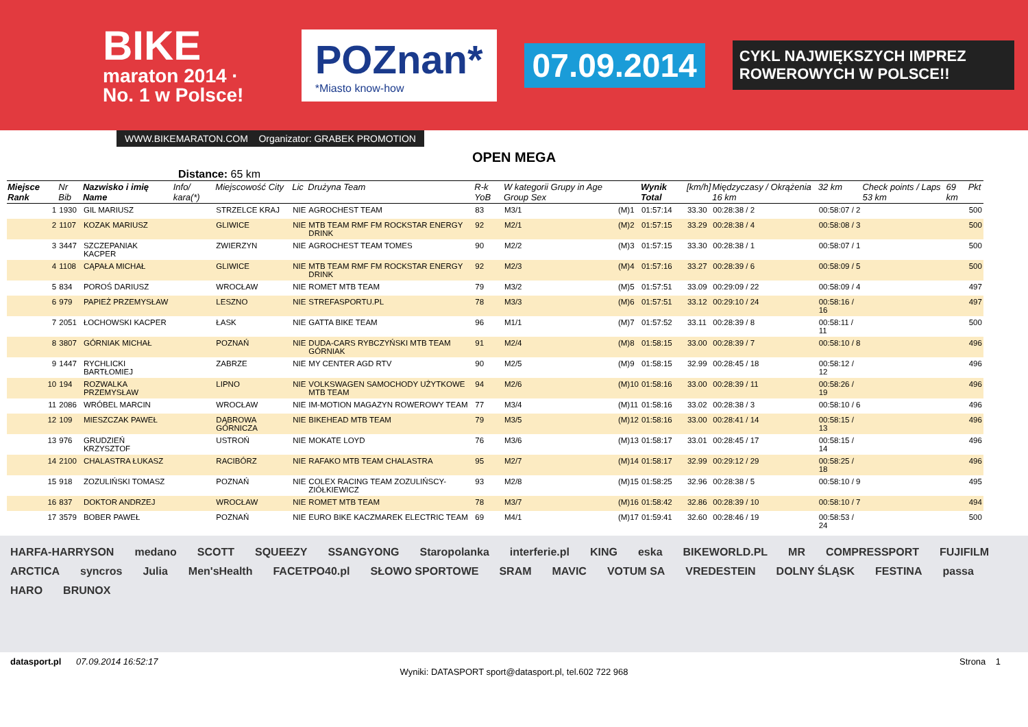BIKE
maraton 2014 · No. 1 w Polsce!
POZnan*
*Miasto know-how
07.09.2014
CYKL NAJWIĘKSZYCH IMPREZ ROWEROWYCH W POLSCE!!
WWW.BIKEMARATON.COM Organizator: GRABEK PROMOTION
OPEN MEGA
Distance: 65 km
| Miejsce Rank | Nr Bib | Nazwisko i imię Name | Info/ kara(*) | Miejscowość City | Lic | Drużyna Team | R-k YoB | W kategorii Grupy in Age Group Sex | | Wynik Total | [km/h] | Międzyczasy / Okrążenia 16 km | 32 km | Check points / Laps 53 km | 69 km | Pkt |
| --- | --- | --- | --- | --- | --- | --- | --- | --- | --- | --- | --- | --- | --- | --- | --- | --- |
| 1 | 1930 | GIL MARIUSZ | | STRZELCE KRAJ | NIE | AGROCHEST TEAM | 83 | M3/1 | (M)1 | 01:57:14 | 33.30 | 00:28:38 / 2 | 00:58:07 / 2 | | | 500 |
| 2 | 1107 | KOZAK MARIUSZ | | GLIWICE | NIE | MTB TEAM RMF FM ROCKSTAR ENERGY DRINK | 92 | M2/1 | (M)2 | 01:57:15 | 33.29 | 00:28:38 / 4 | 00:58:08 / 3 | | | 500 |
| 3 | 3447 | SZCZEPANIAK KACPER | | ZWIERZYN | NIE | AGROCHEST TEAM TOMES | 90 | M2/2 | (M)3 | 01:57:15 | 33.30 | 00:28:38 / 1 | 00:58:07 / 1 | | | 500 |
| 4 | 1108 | CĄPAŁA MICHAŁ | | GLIWICE | NIE | MTB TEAM RMF FM ROCKSTAR ENERGY DRINK | 92 | M2/3 | (M)4 | 01:57:16 | 33.27 | 00:28:39 / 6 | 00:58:09 / 5 | | | 500 |
| 5 | 834 | POROŚ DARIUSZ | | WROCŁAW | NIE | ROMET MTB TEAM | 79 | M3/2 | (M)5 | 01:57:51 | 33.09 | 00:29:09 / 22 | 00:58:09 / 4 | | | 497 |
| 6 | 979 | PAPIEŻ PRZEMYSŁAW | | LESZNO | NIE | STREFASPORTU.PL | 78 | M3/3 | (M)6 | 01:57:51 | 33.12 | 00:29:10 / 24 | 00:58:16 / 16 | | | 497 |
| 7 | 2051 | ŁOCHOWSKI KACPER | | ŁASK | NIE | GATTA BIKE TEAM | 96 | M1/1 | (M)7 | 01:57:52 | 33.11 | 00:28:39 / 8 | 00:58:11 / 11 | | | 500 |
| 8 | 3807 | GÓRNIAK MICHAŁ | | POZNAŃ | NIE | DUDA-CARS RYBCZYŃSKI MTB TEAM GÓRNIAK | 91 | M2/4 | (M)8 | 01:58:15 | 33.00 | 00:28:39 / 7 | 00:58:10 / 8 | | | 496 |
| 9 | 1447 | RYCHLICKI BARTŁOMIEJ | | ZABRZE | NIE | MY CENTER AGD RTV | 90 | M2/5 | (M)9 | 01:58:15 | 32.99 | 00:28:45 / 18 | 00:58:12 / 12 | | | 496 |
| 10 | 194 | ROZWALKA PRZEMYSŁAW | | LIPNO | NIE | VOLKSWAGEN SAMOCHODY UŻYTKOWE MTB TEAM | 94 | M2/6 | (M)10 | 01:58:16 | 33.00 | 00:28:39 / 11 | 00:58:26 / 19 | | | 496 |
| 11 | 2086 | WRÓBEL MARCIN | | WROCŁAW | NIE | IM-MOTION MAGAZYN ROWEROWY TEAM | 77 | M3/4 | (M)11 | 01:58:16 | 33.02 | 00:28:38 / 3 | 00:58:10 / 6 | | | 496 |
| 12 | 109 | MIESZCZAK PAWEŁ | | DĄBROWA GÓRNICZA | NIE | BIKEHEAD MTB TEAM | 79 | M3/5 | (M)12 | 01:58:16 | 33.00 | 00:28:41 / 14 | 00:58:15 / 13 | | | 496 |
| 13 | 976 | GRUDZIEŃ KRZYSZTOF | | USTROŃ | NIE | MOKATE LOYD | 76 | M3/6 | (M)13 | 01:58:17 | 33.01 | 00:28:45 / 17 | 00:58:15 / 14 | | | 496 |
| 14 | 2100 | CHALASTRA ŁUKASZ | | RACIBÓRZ | NIE | RAFAKO MTB TEAM CHALASTRA | 95 | M2/7 | (M)14 | 01:58:17 | 32.99 | 00:29:12 / 29 | 00:58:25 / 18 | | | 496 |
| 15 | 918 | ZOZULIŃSKI TOMASZ | | POZNAŃ | NIE | COLEX RACING TEAM ZOZULIŃSCY-ZIÓŁKIEWICZ | 93 | M2/8 | (M)15 | 01:58:25 | 32.96 | 00:28:38 / 5 | 00:58:10 / 9 | | | 495 |
| 16 | 837 | DOKTOR ANDRZEJ | | WROCŁAW | NIE | ROMET MTB TEAM | 78 | M3/7 | (M)16 | 01:58:42 | 32.86 | 00:28:39 / 10 | 00:58:10 / 7 | | | 494 |
| 17 | 3579 | BOBER PAWEŁ | | POZNAŃ | NIE | EURO BIKE KACZMAREK ELECTRIC TEAM | 69 | M4/1 | (M)17 | 01:59:41 | 32.60 | 00:28:46 / 19 | 00:58:53 / 24 | | | 500 |
HARFA-HARRYSON medano SCOTT SQUEEZY SSANGYONG Staropolanka interferie.pl KING eska BIKEWORLD.PL MR COMPRESSPORT FUJIFILM ARCTICA syncros Julia Men'sHealth FACETPO40.pl SŁOWO SPORTOWE SRAM MAVIC VOTUM SA VREDESTEIN DOLNY ŚLĄSK FESTINA passa HARO BRUNOX
datasport.pl 07.09.2014 16:52:17 Strona 1
Wyniki: DATASPORT sport@datasport.pl, tel.602 722 968